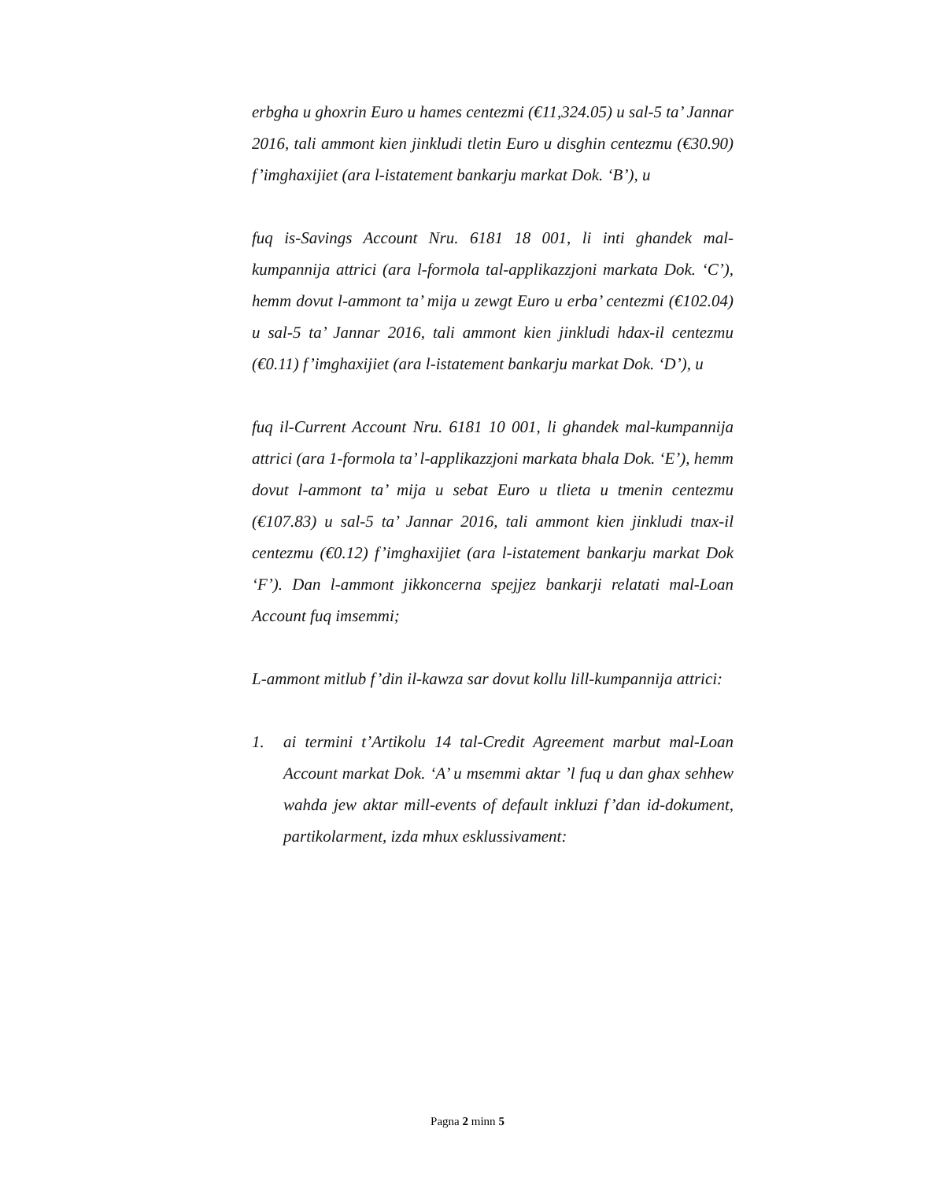erbgha u ghoxrin Euro u hames centezmi (€11,324.05) u sal-5 ta’ Jannar 2016, tali ammont kien jinkludi tletin Euro u disghin centezmu (€30.90) f’imghaxijiet (ara l-istatement bankarju markat Dok. ‘B’), u
fuq is-Savings Account Nru. 6181 18 001, li inti ghandek mal-kumpannija attrici (ara l-formola tal-applikazzjoni markata Dok. ‘C’), hemm dovut l-ammont ta’ mija u zewgt Euro u erba’ centezmi (€102.04) u sal-5 ta’ Jannar 2016, tali ammont kien jinkludi hdax-il centezmu (€0.11) f’imghaxijiet (ara l-istatement bankarju markat Dok. ‘D’), u
fuq il-Current Account Nru. 6181 10 001, li ghandek mal-kumpannija attrici (ara 1-formola ta’ l-applikazzjoni markata bhala Dok. ‘E’), hemm dovut l-ammont ta’ mija u sebat Euro u tlieta u tmenin centezmu (€107.83) u sal-5 ta’ Jannar 2016, tali ammont kien jinkludi tnax-il centezmu (€0.12) f’imghaxijiet (ara l-istatement bankarju markat Dok ‘F’). Dan l-ammont jikkoncerna spejjez bankarji relatati mal-Loan Account fuq imsemmi;
L-ammont mitlub f’din il-kawza sar dovut kollu lill-kumpannija attrici:
1. ai termini t’Artikolu 14 tal-Credit Agreement marbut mal-Loan Account markat Dok. ‘A’ u msemmi aktar ’l fuq u dan ghax sehhew wahda jew aktar mill-events of default inkluzi f’dan id-dokument, partikolarment, izda mhux esklussivament:
Pagna 2 minn 5